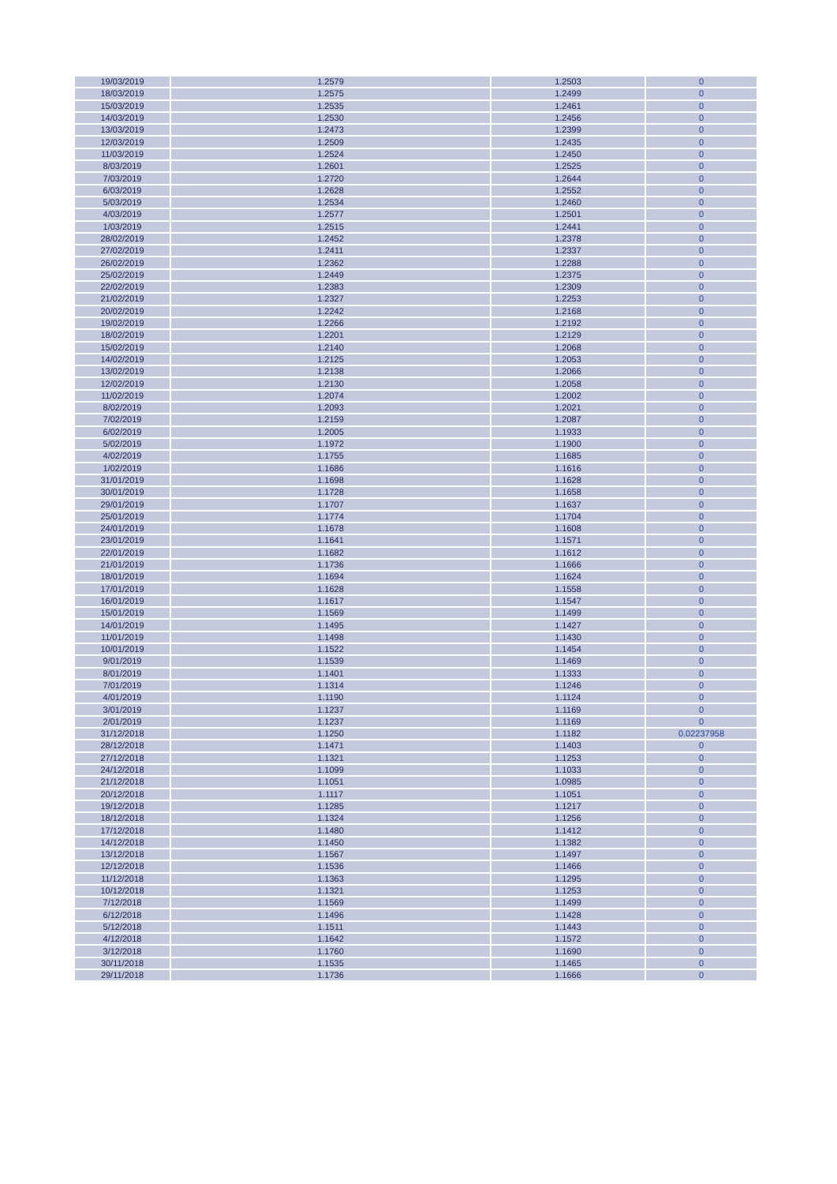| 19/03/2019 | 1.2579 | 1.2503 | 0 |
| 18/03/2019 | 1.2575 | 1.2499 | 0 |
| 15/03/2019 | 1.2535 | 1.2461 | 0 |
| 14/03/2019 | 1.2530 | 1.2456 | 0 |
| 13/03/2019 | 1.2473 | 1.2399 | 0 |
| 12/03/2019 | 1.2509 | 1.2435 | 0 |
| 11/03/2019 | 1.2524 | 1.2450 | 0 |
| 8/03/2019 | 1.2601 | 1.2525 | 0 |
| 7/03/2019 | 1.2720 | 1.2644 | 0 |
| 6/03/2019 | 1.2628 | 1.2552 | 0 |
| 5/03/2019 | 1.2534 | 1.2460 | 0 |
| 4/03/2019 | 1.2577 | 1.2501 | 0 |
| 1/03/2019 | 1.2515 | 1.2441 | 0 |
| 28/02/2019 | 1.2452 | 1.2378 | 0 |
| 27/02/2019 | 1.2411 | 1.2337 | 0 |
| 26/02/2019 | 1.2362 | 1.2288 | 0 |
| 25/02/2019 | 1.2449 | 1.2375 | 0 |
| 22/02/2019 | 1.2383 | 1.2309 | 0 |
| 21/02/2019 | 1.2327 | 1.2253 | 0 |
| 20/02/2019 | 1.2242 | 1.2168 | 0 |
| 19/02/2019 | 1.2266 | 1.2192 | 0 |
| 18/02/2019 | 1.2201 | 1.2129 | 0 |
| 15/02/2019 | 1.2140 | 1.2068 | 0 |
| 14/02/2019 | 1.2125 | 1.2053 | 0 |
| 13/02/2019 | 1.2138 | 1.2066 | 0 |
| 12/02/2019 | 1.2130 | 1.2058 | 0 |
| 11/02/2019 | 1.2074 | 1.2002 | 0 |
| 8/02/2019 | 1.2093 | 1.2021 | 0 |
| 7/02/2019 | 1.2159 | 1.2087 | 0 |
| 6/02/2019 | 1.2005 | 1.1933 | 0 |
| 5/02/2019 | 1.1972 | 1.1900 | 0 |
| 4/02/2019 | 1.1755 | 1.1685 | 0 |
| 1/02/2019 | 1.1686 | 1.1616 | 0 |
| 31/01/2019 | 1.1698 | 1.1628 | 0 |
| 30/01/2019 | 1.1728 | 1.1658 | 0 |
| 29/01/2019 | 1.1707 | 1.1637 | 0 |
| 25/01/2019 | 1.1774 | 1.1704 | 0 |
| 24/01/2019 | 1.1678 | 1.1608 | 0 |
| 23/01/2019 | 1.1641 | 1.1571 | 0 |
| 22/01/2019 | 1.1682 | 1.1612 | 0 |
| 21/01/2019 | 1.1736 | 1.1666 | 0 |
| 18/01/2019 | 1.1694 | 1.1624 | 0 |
| 17/01/2019 | 1.1628 | 1.1558 | 0 |
| 16/01/2019 | 1.1617 | 1.1547 | 0 |
| 15/01/2019 | 1.1569 | 1.1499 | 0 |
| 14/01/2019 | 1.1495 | 1.1427 | 0 |
| 11/01/2019 | 1.1498 | 1.1430 | 0 |
| 10/01/2019 | 1.1522 | 1.1454 | 0 |
| 9/01/2019 | 1.1539 | 1.1469 | 0 |
| 8/01/2019 | 1.1401 | 1.1333 | 0 |
| 7/01/2019 | 1.1314 | 1.1246 | 0 |
| 4/01/2019 | 1.1190 | 1.1124 | 0 |
| 3/01/2019 | 1.1237 | 1.1169 | 0 |
| 2/01/2019 | 1.1237 | 1.1169 | 0 |
| 31/12/2018 | 1.1250 | 1.1182 | 0.02237958 |
| 28/12/2018 | 1.1471 | 1.1403 | 0 |
| 27/12/2018 | 1.1321 | 1.1253 | 0 |
| 24/12/2018 | 1.1099 | 1.1033 | 0 |
| 21/12/2018 | 1.1051 | 1.0985 | 0 |
| 20/12/2018 | 1.1117 | 1.1051 | 0 |
| 19/12/2018 | 1.1285 | 1.1217 | 0 |
| 18/12/2018 | 1.1324 | 1.1256 | 0 |
| 17/12/2018 | 1.1480 | 1.1412 | 0 |
| 14/12/2018 | 1.1450 | 1.1382 | 0 |
| 13/12/2018 | 1.1567 | 1.1497 | 0 |
| 12/12/2018 | 1.1536 | 1.1466 | 0 |
| 11/12/2018 | 1.1363 | 1.1295 | 0 |
| 10/12/2018 | 1.1321 | 1.1253 | 0 |
| 7/12/2018 | 1.1569 | 1.1499 | 0 |
| 6/12/2018 | 1.1496 | 1.1428 | 0 |
| 5/12/2018 | 1.1511 | 1.1443 | 0 |
| 4/12/2018 | 1.1642 | 1.1572 | 0 |
| 3/12/2018 | 1.1760 | 1.1690 | 0 |
| 30/11/2018 | 1.1535 | 1.1465 | 0 |
| 29/11/2018 | 1.1736 | 1.1666 | 0 |